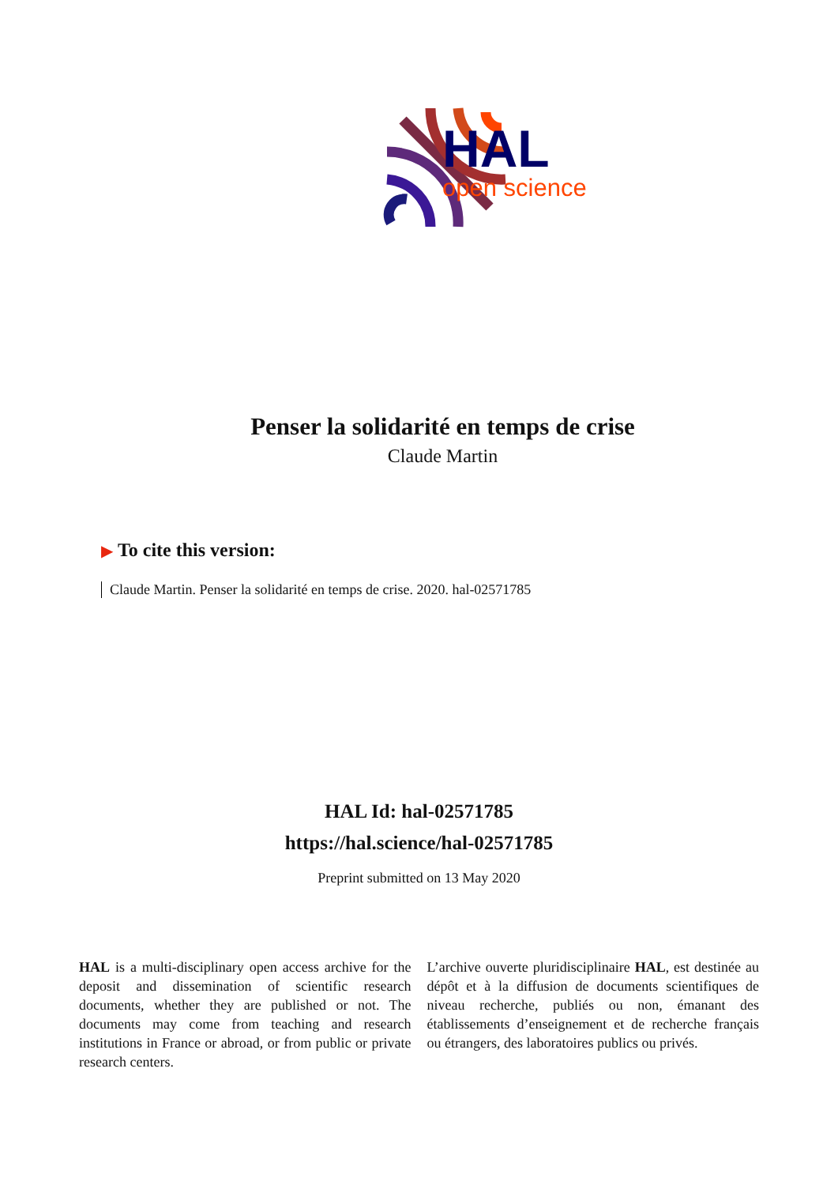HAL
open science
Penser la solidarité en temps de crise
Claude Martin
▶ To cite this version:
Claude Martin. Penser la solidarité en temps de crise. 2020. hal-02571785
HAL Id: hal-02571785
https://hal.science/hal-02571785
Preprint submitted on 13 May 2020
HAL is a multi-disciplinary open access archive for the deposit and dissemination of scientific research documents, whether they are published or not. The documents may come from teaching and research institutions in France or abroad, or from public or private research centers.
L’archive ouverte pluridisciplinaire HAL, est destinée au dépôt et à la diffusion de documents scientifiques de niveau recherche, publiés ou non, émanant des établissements d’enseignement et de recherche français ou étrangers, des laboratoires publics ou privés.